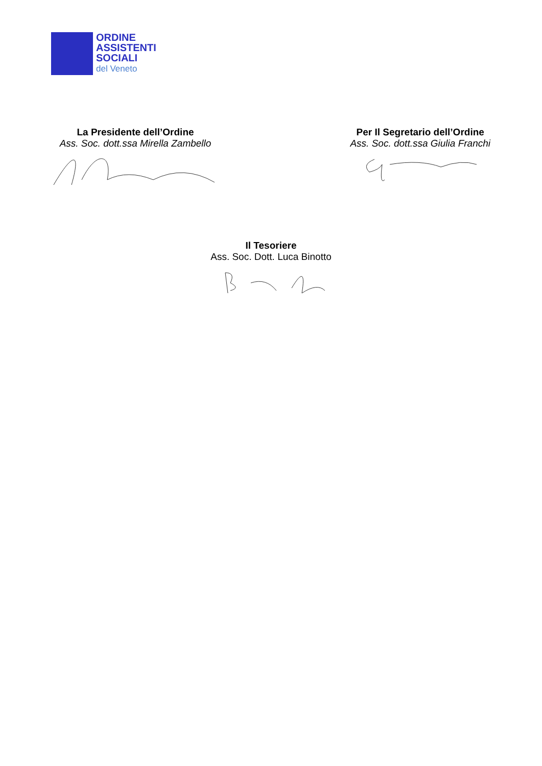ORDINE
ASSISTENTI
SOCIALI
del Veneto
La Presidente dell’Ordine
Ass. Soc. dott.ssa Mirella Zambello
Per Il Segretario dell’Ordine
Ass. Soc. dott.ssa Giulia Franchi
Il Tesoriere
Ass. Soc. Dott. Luca Binotto